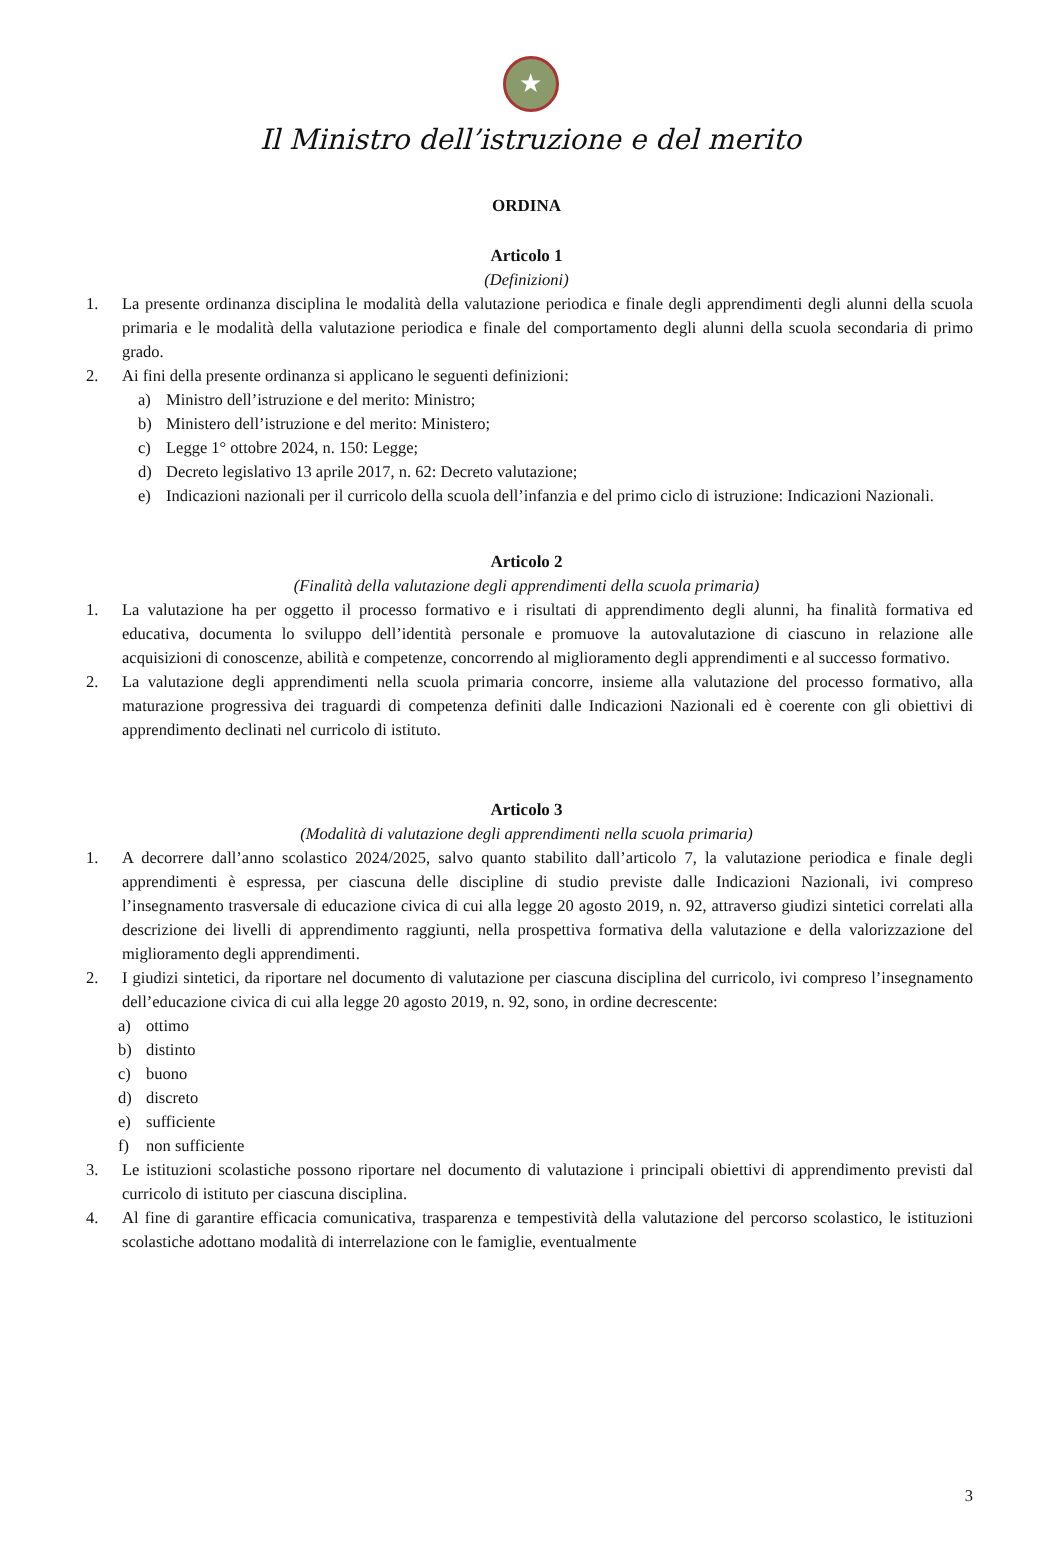★
Il Ministro dell’istruzione e del merito
ORDINA
Articolo 1
(Definizioni)
1. La presente ordinanza disciplina le modalità della valutazione periodica e finale degli apprendimenti degli alunni della scuola primaria e le modalità della valutazione periodica e finale del comportamento degli alunni della scuola secondaria di primo grado.
2. Ai fini della presente ordinanza si applicano le seguenti definizioni:
a) Ministro dell’istruzione e del merito: Ministro;
b) Ministero dell’istruzione e del merito: Ministero;
c) Legge 1° ottobre 2024, n. 150: Legge;
d) Decreto legislativo 13 aprile 2017, n. 62: Decreto valutazione;
e) Indicazioni nazionali per il curricolo della scuola dell’infanzia e del primo ciclo di istruzione: Indicazioni Nazionali.
Articolo 2
(Finalità della valutazione degli apprendimenti della scuola primaria)
1. La valutazione ha per oggetto il processo formativo e i risultati di apprendimento degli alunni, ha finalità formativa ed educativa, documenta lo sviluppo dell’identità personale e promuove la autovalutazione di ciascuno in relazione alle acquisizioni di conoscenze, abilità e competenze, concorrendo al miglioramento degli apprendimenti e al successo formativo.
2. La valutazione degli apprendimenti nella scuola primaria concorre, insieme alla valutazione del processo formativo, alla maturazione progressiva dei traguardi di competenza definiti dalle Indicazioni Nazionali ed è coerente con gli obiettivi di apprendimento declinati nel curricolo di istituto.
Articolo 3
(Modalità di valutazione degli apprendimenti nella scuola primaria)
1. A decorrere dall’anno scolastico 2024/2025, salvo quanto stabilito dall’articolo 7, la valutazione periodica e finale degli apprendimenti è espressa, per ciascuna delle discipline di studio previste dalle Indicazioni Nazionali, ivi compreso l’insegnamento trasversale di educazione civica di cui alla legge 20 agosto 2019, n. 92, attraverso giudizi sintetici correlati alla descrizione dei livelli di apprendimento raggiunti, nella prospettiva formativa della valutazione e della valorizzazione del miglioramento degli apprendimenti.
2. I giudizi sintetici, da riportare nel documento di valutazione per ciascuna disciplina del curricolo, ivi compreso l’insegnamento dell’educazione civica di cui alla legge 20 agosto 2019, n. 92, sono, in ordine decrescente:
a) ottimo
b) distinto
c) buono
d) discreto
e) sufficiente
f) non sufficiente
3. Le istituzioni scolastiche possono riportare nel documento di valutazione i principali obiettivi di apprendimento previsti dal curricolo di istituto per ciascuna disciplina.
4. Al fine di garantire efficacia comunicativa, trasparenza e tempestività della valutazione del percorso scolastico, le istituzioni scolastiche adottano modalità di interrelazione con le famiglie, eventualmente
3